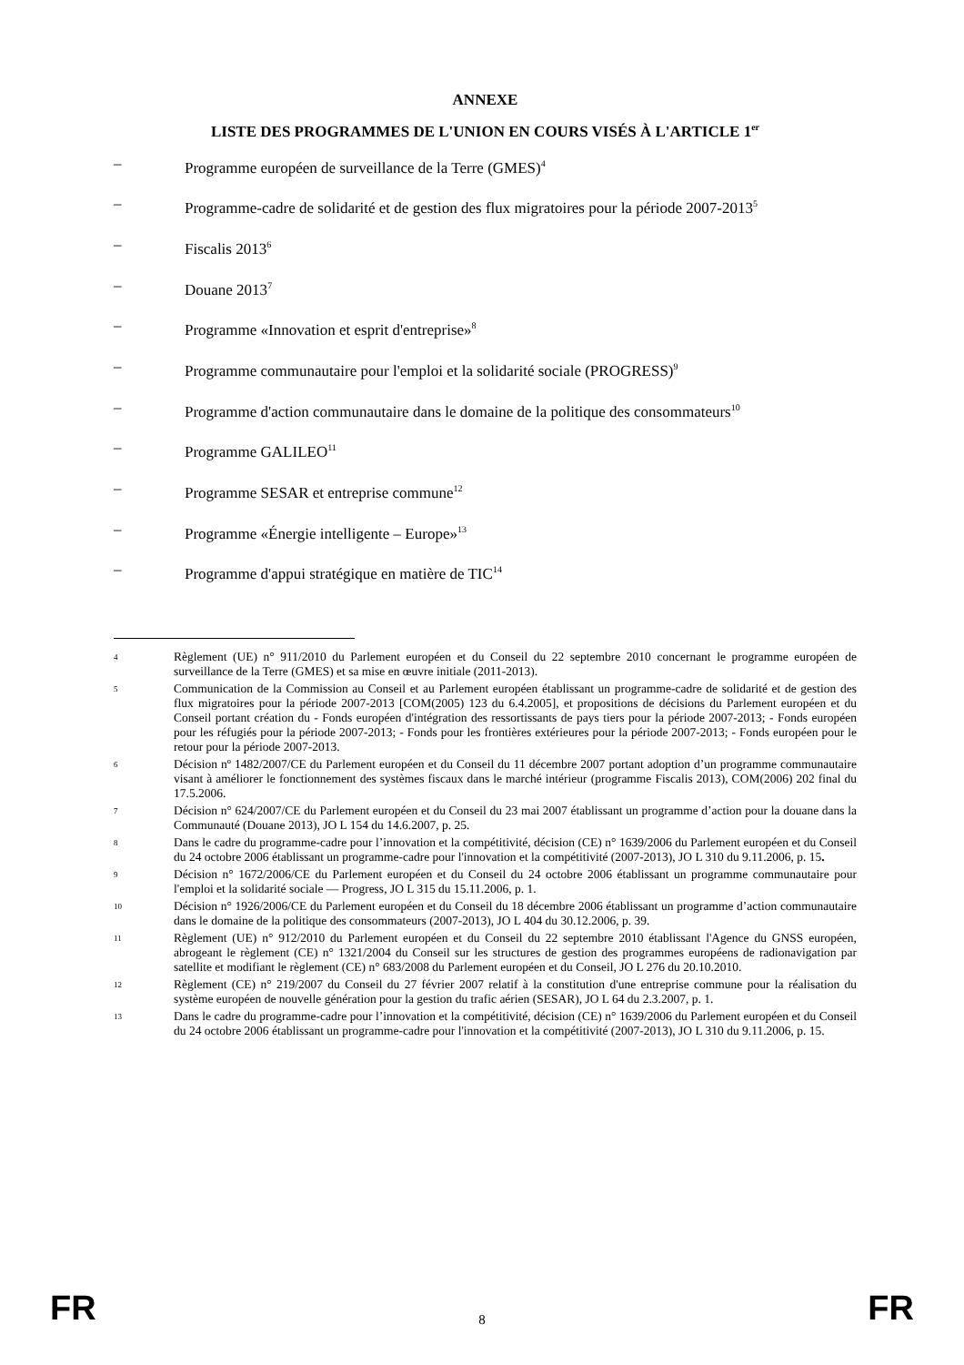ANNEXE
LISTE DES PROGRAMMES DE L'UNION EN COURS VISÉS À L'ARTICLE 1<sup>er</sup>
– Programme européen de surveillance de la Terre (GMES)<sup>4</sup>
– Programme-cadre de solidarité et de gestion des flux migratoires pour la période 2007-2013<sup>5</sup>
– Fiscalis 2013<sup>6</sup>
– Douane 2013<sup>7</sup>
– Programme «Innovation et esprit d'entreprise»<sup>8</sup>
– Programme communautaire pour l'emploi et la solidarité sociale (PROGRESS)<sup>9</sup>
– Programme d'action communautaire dans le domaine de la politique des consommateurs<sup>10</sup>
– Programme GALILEO<sup>11</sup>
– Programme SESAR et entreprise commune<sup>12</sup>
– Programme «Énergie intelligente – Europe»<sup>13</sup>
– Programme d'appui stratégique en matière de TIC<sup>14</sup>
4 Règlement (UE) n° 911/2010 du Parlement européen et du Conseil du 22 septembre 2010 concernant le programme européen de surveillance de la Terre (GMES) et sa mise en œuvre initiale (2011-2013).
5 Communication de la Commission au Conseil et au Parlement européen établissant un programme-cadre de solidarité et de gestion des flux migratoires pour la période 2007-2013 [COM(2005) 123 du 6.4.2005], et propositions de décisions du Parlement européen et du Conseil portant création du - Fonds européen d'intégration des ressortissants de pays tiers pour la période 2007-2013; - Fonds européen pour les réfugiés pour la période 2007-2013; - Fonds pour les frontières extérieures pour la période 2007-2013; - Fonds européen pour le retour pour la période 2007-2013.
6 Décision nº 1482/2007/CE du Parlement européen et du Conseil du 11 décembre 2007 portant adoption d’un programme communautaire visant à améliorer le fonctionnement des systèmes fiscaux dans le marché intérieur (programme Fiscalis 2013), COM(2006) 202 final du 17.5.2006.
7 Décision n° 624/2007/CE du Parlement européen et du Conseil du 23 mai 2007 établissant un programme d’action pour la douane dans la Communauté (Douane 2013), JO L 154 du 14.6.2007, p. 25.
8 Dans le cadre du programme-cadre pour l’innovation et la compétitivité, décision (CE) n° 1639/2006 du Parlement européen et du Conseil du 24 octobre 2006 établissant un programme-cadre pour l'innovation et la compétitivité (2007-2013), JO L 310 du 9.11.2006, p. 15.
9 Décision n° 1672/2006/CE du Parlement européen et du Conseil du 24 octobre 2006 établissant un programme communautaire pour l'emploi et la solidarité sociale — Progress, JO L 315 du 15.11.2006, p. 1.
10 Décision n° 1926/2006/CE du Parlement européen et du Conseil du 18 décembre 2006 établissant un programme d’action communautaire dans le domaine de la politique des consommateurs (2007-2013), JO L 404 du 30.12.2006, p. 39.
11 Règlement (UE) n° 912/2010 du Parlement européen et du Conseil du 22 septembre 2010 établissant l'Agence du GNSS européen, abrogeant le règlement (CE) n° 1321/2004 du Conseil sur les structures de gestion des programmes européens de radionavigation par satellite et modifiant le règlement (CE) n° 683/2008 du Parlement européen et du Conseil, JO L 276 du 20.10.2010.
12 Règlement (CE) n° 219/2007 du Conseil du 27 février 2007 relatif à la constitution d'une entreprise commune pour la réalisation du système européen de nouvelle génération pour la gestion du trafic aérien (SESAR), JO L 64 du 2.3.2007, p. 1.
13 Dans le cadre du programme-cadre pour l’innovation et la compétitivité, décision (CE) n° 1639/2006 du Parlement européen et du Conseil du 24 octobre 2006 établissant un programme-cadre pour l'innovation et la compétitivité (2007-2013), JO L 310 du 9.11.2006, p. 15.
FR 8 FR